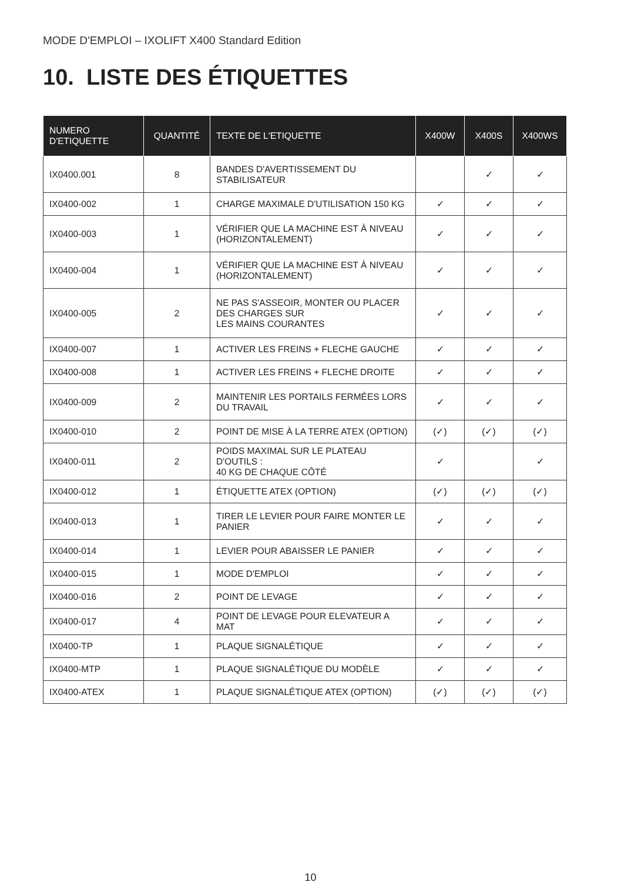MODE D'EMPLOI – IXOLIFT X400 Standard Edition
10. LISTE DES ÉTIQUETTES
| NUMERO D'ETIQUETTE | QUANTITÉ | TEXTE DE L'ETIQUETTE | X400W | X400S | X400WS |
| --- | --- | --- | --- | --- | --- |
| IX0400.001 | 8 | BANDES D'AVERTISSEMENT DU STABILISATEUR | | ✓ | ✓ |
| IX0400-002 | 1 | CHARGE MAXIMALE D'UTILISATION 150 KG | ✓ | ✓ | ✓ |
| IX0400-003 | 1 | VÉRIFIER QUE LA MACHINE EST À NIVEAU (HORIZONTALEMENT) | ✓ | ✓ | ✓ |
| IX0400-004 | 1 | VÉRIFIER QUE LA MACHINE EST À NIVEAU (HORIZONTALEMENT) | ✓ | ✓ | ✓ |
| IX0400-005 | 2 | NE PAS S'ASSEOIR, MONTER OU PLACER DES CHARGES SUR LES MAINS COURANTES | ✓ | ✓ | ✓ |
| IX0400-007 | 1 | ACTIVER LES FREINS + FLECHE GAUCHE | ✓ | ✓ | ✓ |
| IX0400-008 | 1 | ACTIVER LES FREINS + FLECHE DROITE | ✓ | ✓ | ✓ |
| IX0400-009 | 2 | MAINTENIR LES PORTAILS FERMÉES LORS DU TRAVAIL | ✓ | ✓ | ✓ |
| IX0400-010 | 2 | POINT DE MISE À LA TERRE ATEX (OPTION) | (✓) | (✓) | (✓) |
| IX0400-011 | 2 | POIDS MAXIMAL SUR LE PLATEAU D'OUTILS : 40 KG DE CHAQUE CÔTÉ | ✓ | | ✓ |
| IX0400-012 | 1 | ÉTIQUETTE ATEX (OPTION) | (✓) | (✓) | (✓) |
| IX0400-013 | 1 | TIRER LE LEVIER POUR FAIRE MONTER LE PANIER | ✓ | ✓ | ✓ |
| IX0400-014 | 1 | LEVIER POUR ABAISSER LE PANIER | ✓ | ✓ | ✓ |
| IX0400-015 | 1 | MODE D'EMPLOI | ✓ | ✓ | ✓ |
| IX0400-016 | 2 | POINT DE LEVAGE | ✓ | ✓ | ✓ |
| IX0400-017 | 4 | POINT DE LEVAGE POUR ELEVATEUR A MAT | ✓ | ✓ | ✓ |
| IX0400-TP | 1 | PLAQUE SIGNALÉTIQUE | ✓ | ✓ | ✓ |
| IX0400-MTP | 1 | PLAQUE SIGNALÉTIQUE DU MODÈLE | ✓ | ✓ | ✓ |
| IX0400-ATEX | 1 | PLAQUE SIGNALÉTIQUE ATEX (OPTION) | (✓) | (✓) | (✓) |
10